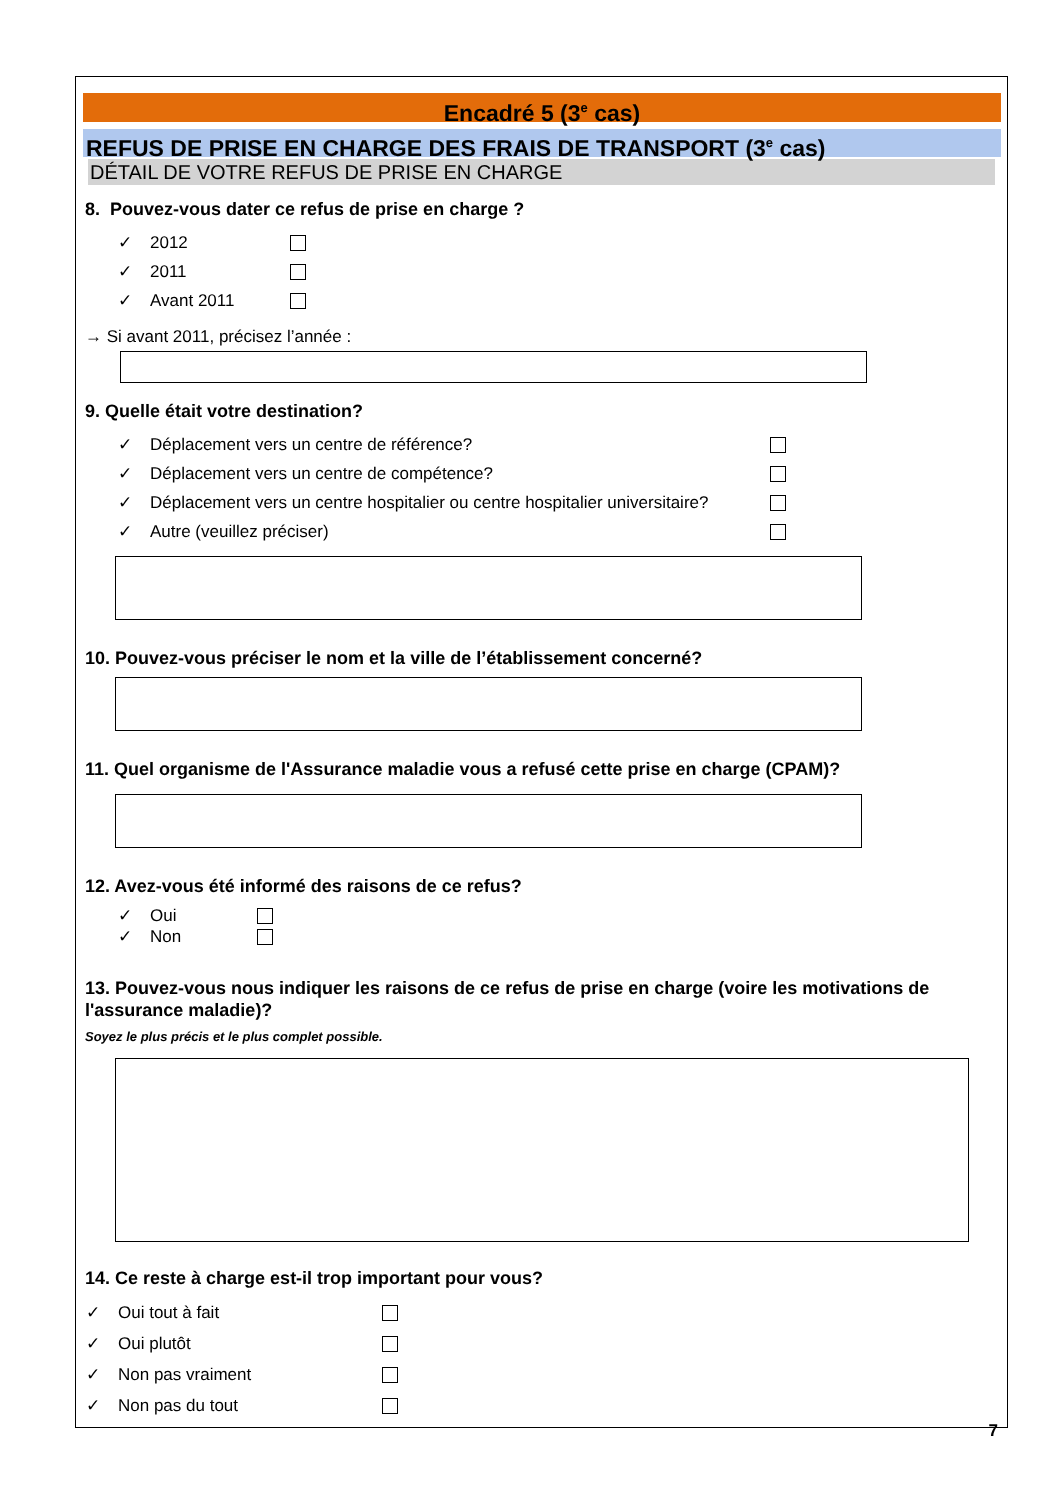Encadré 5 (3<sup>e</sup> cas)
REFUS DE PRISE EN CHARGE DES FRAIS DE TRANSPORT (3<sup>e</sup> cas)
DÉTAIL DE VOTRE REFUS DE PRISE EN CHARGE
8. Pouvez-vous dater ce refus de prise en charge ?
✓ 2012
✓ 2011
✓ Avant 2011
→ Si avant 2011, précisez l’année :
9. Quelle était votre destination?
✓ Déplacement vers un centre de référence?
✓ Déplacement vers un centre de compétence?
✓ Déplacement vers un centre hospitalier ou centre hospitalier universitaire?
✓ Autre (veuillez préciser)
10. Pouvez-vous préciser le nom et la ville de l’établissement concerné?
11. Quel organisme de l'Assurance maladie vous a refusé cette prise en charge (CPAM)?
12. Avez-vous été informé des raisons de ce refus?
✓ Oui
✓ Non
13. Pouvez-vous nous indiquer les raisons de ce refus de prise en charge (voire les motivations de l'assurance maladie)?
Soyez le plus précis et le plus complet possible.
14. Ce reste à charge est-il trop important pour vous?
✓ Oui tout à fait
✓ Oui plutôt
✓ Non pas vraiment
✓ Non pas du tout
7